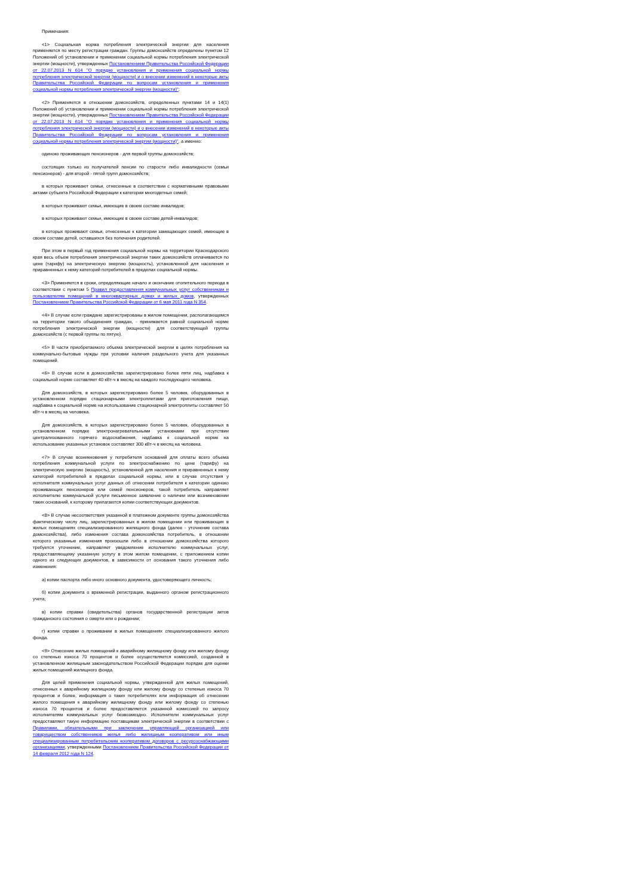Примечания:
<1> Социальная норма потребления электрической энергии для населения применяется по месту регистрации граждан. Группы домохозяйств определены пунктом 12 Положений об установлении и применении социальной нормы потребления электрической энергии (мощности), утвержденных Постановлением Правительства Российской Федерации от 22.07.2013 N 614 "О порядке установления и применения социальной нормы потребления электрической энергии (мощности) и о внесении изменений в некоторые акты Правительства Российской Федерации по вопросам установления и применения социальной нормы потребления электрической энергии (мощности)";
<2> Применяется в отношении домохозяйств, определенных пунктами 14 и 14(1) Положений об установлении и применении социальной нормы потребления электрической энергии (мощности), утвержденных Постановлением Правительства Российской Федерации от 22.07.2013 N 614 "О порядке установления и применения социальной нормы потребления электрической энергии (мощности) и о внесении изменений в некоторые акты Правительства Российской Федерации по вопросам установления и применения социальной нормы потребления электрической энергии (мощности)", а именно:
одиноко проживающих пенсионеров - для первой группы домохозяйств;
состоящих только из получателей пенсии по старости либо инвалидности (семьи пенсионеров) - для второй - пятой групп домохозяйств;
в которых проживают семьи, отнесенные в соответствии с нормативными правовыми актами субъекта Российской Федерации к категории многодетных семей;
в которых проживают семьи, имеющие в своем составе инвалидов;
в которых проживают семьи, имеющие в своем составе детей-инвалидов;
в которых проживают семьи, отнесенные к категории замещающих семей, имеющие в своем составе детей, оставшихся без попечения родителей.
При этом в первый год применения социальной нормы на территории Краснодарского края весь объем потребления электрической энергии таких домохозяйств оплачивается по цене (тарифу) на электрическую энергию (мощность), установленной для населения и приравненных к нему категорий потребителей в пределах социальной нормы.
<3> Применяется в сроки, определяющие начало и окончание отопительного периода в соответствии с пунктом 5 Правил предоставления коммунальных услуг собственникам и пользователям помещений в многоквартирных домах и жилых домов, утвержденных Постановлением Правительства Российской Федерации от 6 мая 2011 года N 354.
<4> В случае если граждане зарегистрированы в жилом помещении, располагающемся на территории такого объединения граждан, - принимается равной социальной норме потребления электрической энергии (мощности) для соответствующей группы домохозяйств (с первой группы по пятую).
<5> В части приобретаемого объема электрической энергии в целях потребления на коммунально-бытовые нужды при условии наличия раздельного учета для указанных помещений.
<6> В случае если в домохозяйстве зарегистрировано более пяти лиц, надбавка к социальной норме составляет 40 кВт-ч в месяц на каждого последующего человека.
Для домохозяйств, в которых зарегистрировано более 5 человек, оборудованных в установленном порядке стационарными электроплитами для приготовления пищи, надбавка к социальной норме на использование стационарной электроплиты составляет 50 кВт-ч в месяц на человека.
Для домохозяйств, в которых зарегистрировано более 5 человек, оборудованных в установленном порядке электронагревательными установками при отсутствии централизованного горячего водоснабжения, надбавка к социальной норме на использование указанных установок составляет 300 кВт-ч в месяц на человека.
<7> В случае возникновения у потребителя оснований для оплаты всего объема потребления коммунальной услуги по электроснабжению по цене (тарифу) на электрическую энергию (мощность), установленной для населения и приравненных к нему категорий потребителей в пределах социальной нормы, или в случае отсутствия у исполнителя коммунальных услуг данных об отнесении потребителя к категории одиноко проживающих пенсионеров или семей пенсионеров, такой потребитель направляет исполнителю коммунальной услуги письменное заявление о наличии или возникновении таких оснований, к которому прилагаются копии соответствующих документов.
<8> В случае несоответствия указанной в платежном документе группы домохозяйства фактическому числу лиц, зарегистрированных в жилом помещении или проживающих в жилых помещениях специализированного жилищного фонда (далее - уточнение состава домохозяйства), либо изменения состава домохозяйства потребитель, в отношении которого указанные изменения произошли либо в отношении домохозяйства которого требуется уточнение, направляет уведомление исполнителю коммунальных услуг, предоставляющему указанную услугу в этом жилом помещении, с приложением копии одного из следующих документов, в зависимости от основания такого уточнения либо изменения:
а) копии паспорта либо иного основного документа, удостоверяющего личность;
б) копии документа о временной регистрации, выданного органом регистрационного учета;
в) копии справки (свидетельства) органов государственной регистрации актов гражданского состояния о смерти или о рождении;
г) копии справки о проживании в жилых помещениях специализированного жилого фонда.
<9> Отнесение жилых помещений к аварийному жилищному фонду или жилому фонду со степенью износа 70 процентов и более осуществляется комиссией, созданной в установленном жилищным законодательством Российской Федерации порядке для оценки жилых помещений жилищного фонда.
Для целей применения социальной нормы, утвержденной для жилых помещений, отнесенных к аварийному жилищному фонду или жилому фонду со степенью износа 70 процентов и более, информация о таких потребителях или информация об отнесении жилого помещения к аварийному жилищному фонду или жилому фонду со степенью износа 70 процентов и более предоставляется указанной комиссией по запросу исполнителям коммунальных услуг безвозмездно. Исполнители коммунальных услуг предоставляют такую информацию поставщикам электрической энергии в соответствии с Правилами, обязательными при заключении управляющей организацией или товариществом собственников жилья либо жилищным кооперативом или иным специализированным потребительским кооперативом договоров с ресурсоснабжающими организациями, утвержденными Постановлением Правительства Российской Федерации от 14 февраля 2012 года N 124.